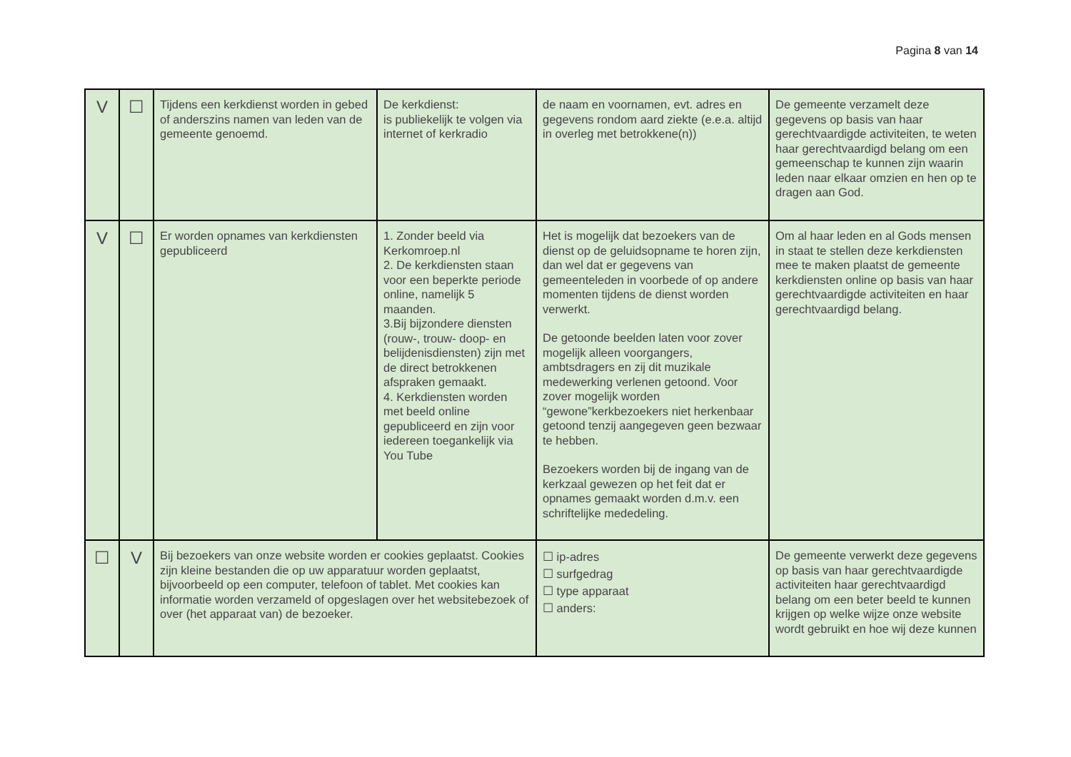Pagina 8 van 14
| V | ☐ | Tijdens een kerkdienst worden in gebed of anderszins namen van leden van de gemeente genoemd. | De kerkdienst: is publiekelijk te volgen via internet of kerkradio | de naam en voornamen, evt. adres en gegevens rondom aard ziekte (e.e.a. altijd in overleg met betrokkene(n)) | De gemeente verzamelt deze gegevens op basis van haar gerechtvaardigde activiteiten, te weten haar gerechtvaardigd belang om een gemeenschap te kunnen zijn waarin leden naar elkaar omzien en hen op te dragen aan God. |
| V | ☐ | Er worden opnames van kerkdiensten gepubliceerd | 1. Zonder beeld via Kerkomroep.nl 2. De kerkdiensten staan voor een beperkte periode online, namelijk 5 maanden. 3.Bij bijzondere diensten (rouw-, trouw- doop- en belijdenisdiensten) zijn met de direct betrokkenen afspraken gemaakt. 4. Kerkdiensten worden met beeld online gepubliceerd en zijn voor iedereen toegankelijk via You Tube | Het is mogelijk dat bezoekers van de dienst op de geluidsopname te horen zijn, dan wel dat er gegevens van gemeenteleden in voorbede of op andere momenten tijdens de dienst worden verwerkt. De getoonde beelden laten voor zover mogelijk alleen voorgangers, ambtsdragers en zij dit muzikale medewerking verlenen getoond. Voor zover mogelijk worden “gewone”kerkbezoekers niet herkenbaar getoond tenzij aangegeven geen bezwaar te hebben. Bezoekers worden bij de ingang van de kerkzaal gewezen op het feit dat er opnames gemaakt worden d.m.v. een schriftelijke mededeling. | Om al haar leden en al Gods mensen in staat te stellen deze kerkdiensten mee te maken plaatst de gemeente kerkdiensten online op basis van haar gerechtvaardigde activiteiten en haar gerechtvaardigd belang. |
| ☐ | V | Bij bezoekers van onze website worden er cookies geplaatst. Cookies zijn kleine bestanden die op uw apparatuur worden geplaatst, bijvoorbeeld op een computer, telefoon of tablet. Met cookies kan informatie worden verzameld of opgeslagen over het websitebezoek of over (het apparaat van) de bezoeker. | | ☐ ip-adres ☐ surfgedrag ☐ type apparaat ☐ anders: | De gemeente verwerkt deze gegevens op basis van haar gerechtvaardigde activiteiten haar gerechtvaardigd belang om een beter beeld te kunnen krijgen op welke wijze onze website wordt gebruikt en hoe wij deze kunnen |